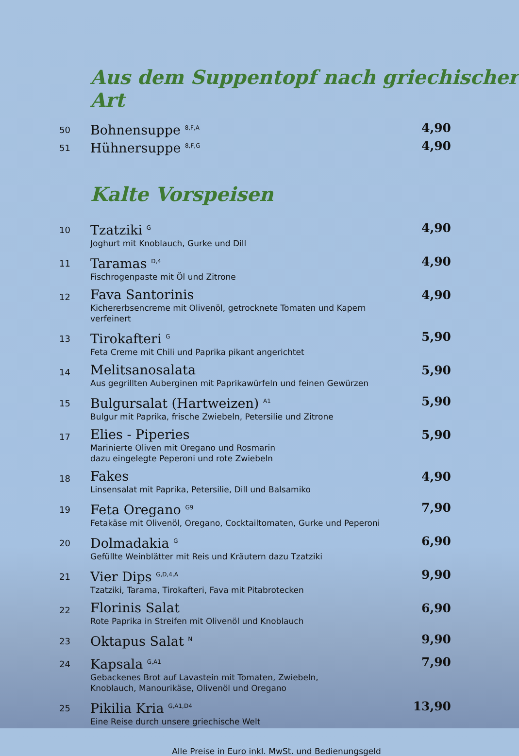Aus dem Suppentopf nach griechischer Art
50
Bohnensuppe <sup>8,F,A</sup>
4,90
51
Hühnersuppe <sup>8,F,G</sup>
4,90
Kalte Vorspeisen
10
Tzatziki <sup>G</sup>
Joghurt mit Knoblauch, Gurke und Dill
4,90
11
Taramas <sup>D,4</sup>
Fischrogenpaste mit Öl und Zitrone
4,90
12
Fava Santorinis
Kichererbsencreme mit Olivenöl, getrocknete Tomaten und Kapern verfeinert
4,90
13
Tirokafteri <sup>G</sup>
Feta Creme mit Chili und Paprika pikant angerichtet
5,90
14
Melitsanosalata
Aus gegrillten Auberginen mit Paprikawürfeln und feinen Gewürzen
5,90
15
Bulgursalat (Hartweizen) <sup>A1</sup>
Bulgur mit Paprika, frische Zwiebeln, Petersilie und Zitrone
5,90
17
Elies - Piperies
Marinierte Oliven mit Oregano und Rosmarin
dazu eingelegte Peperoni und rote Zwiebeln
5,90
18
Fakes
Linsensalat mit Paprika, Petersilie, Dill und Balsamiko
4,90
19
Feta Oregano <sup>G9</sup>
Fetakäse mit Olivenöl, Oregano, Cocktailtomaten, Gurke und Peperoni
7,90
20
Dolmadakia <sup>G</sup>
Gefüllte Weinblätter mit Reis und Kräutern dazu Tzatziki
6,90
21
Vier Dips <sup>G,D,4,A</sup>
Tzatziki, Tarama, Tirokafteri, Fava mit Pitabrotecken
9,90
22
Florinis Salat
Rote Paprika in Streifen mit Olivenöl und Knoblauch
6,90
23
Oktapus Salat <sup>N</sup>
9,90
24
Kapsala <sup>G,A1</sup>
Gebackenes Brot auf Lavastein mit Tomaten, Zwiebeln,
Knoblauch, Manourikäse, Olivenöl und Oregano
7,90
25
Pikilia Kria <sup>G,A1,D4</sup>
Eine Reise durch unsere griechische Welt
13,90
Alle Preise in Euro inkl. MwSt. und Bedienungsgeld